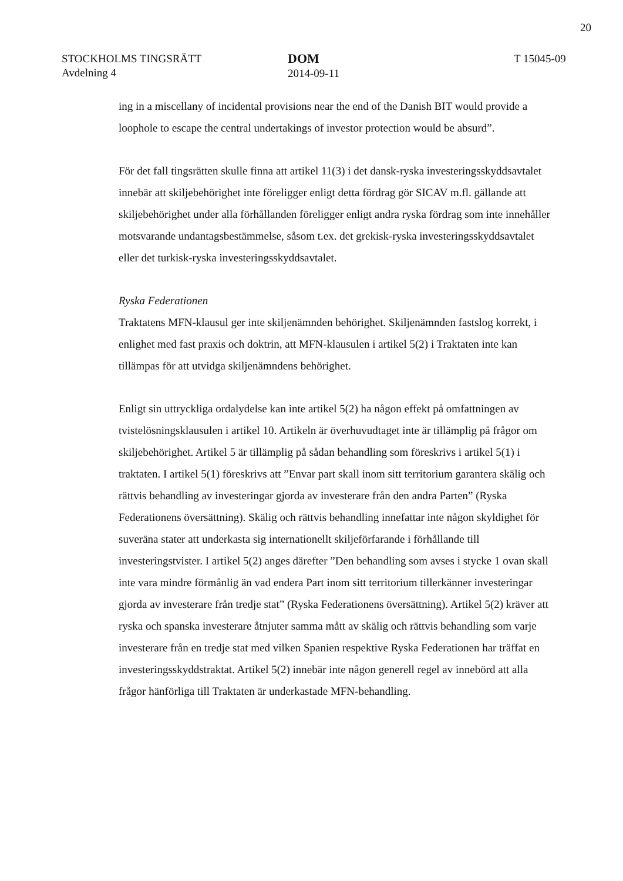20
STOCKHOLMS TINGSRÄTT
Avdelning 4
DOM
2014-09-11
T 15045-09
ing in a miscellany of incidental provisions near the end of the Danish BIT would provide a loophole to escape the central undertakings of investor protection would be absurd”.
För det fall tingsrätten skulle finna att artikel 11(3) i det dansk-ryska investeringsskyddsavtalet innebär att skiljebehörighet inte föreligger enligt detta fördrag gör SICAV m.fl. gällande att skiljebehörighet under alla förhållanden föreligger enligt andra ryska fördrag som inte innehåller motsvarande undantagsbestämmelse, såsom t.ex. det grekisk-ryska investeringsskyddsavtalet eller det turkisk-ryska investeringsskyddsavtalet.
Ryska Federationen
Traktatens MFN-klausul ger inte skiljenämnden behörighet. Skiljenämnden fastslog korrekt, i enlighet med fast praxis och doktrin, att MFN-klausulen i artikel 5(2) i Traktaten inte kan tillämpas för att utvidga skiljenämndens behörighet.
Enligt sin uttryckliga ordalydelse kan inte artikel 5(2) ha någon effekt på omfattningen av tvistelösningsklausulen i artikel 10. Artikeln är överhuvudtaget inte är tillämplig på frågor om skiljebehörighet. Artikel 5 är tillämplig på sådan behandling som föreskrivs i artikel 5(1) i traktaten. I artikel 5(1) föreskrivs att ”Envar part skall inom sitt territorium garantera skälig och rättvis behandling av investeringar gjorda av investerare från den andra Parten” (Ryska Federationens översättning). Skälig och rättvis behandling innefattar inte någon skyldighet för suveräna stater att underkasta sig internationellt skiljeförfarande i förhållande till investeringstvister. I artikel 5(2) anges därefter ”Den behandling som avses i stycke 1 ovan skall inte vara mindre förmånlig än vad endera Part inom sitt territorium tillerkänner investeringar gjorda av investerare från tredje stat” (Ryska Federationens översättning). Artikel 5(2) kräver att ryska och spanska investerare åtnjuter samma mått av skälig och rättvis behandling som varje investerare från en tredje stat med vilken Spanien respektive Ryska Federationen har träffat en investeringsskyddstraktat. Artikel 5(2) innebär inte någon generell regel av innebörd att alla frågor hänförliga till Traktaten är underkastade MFN-behandling.